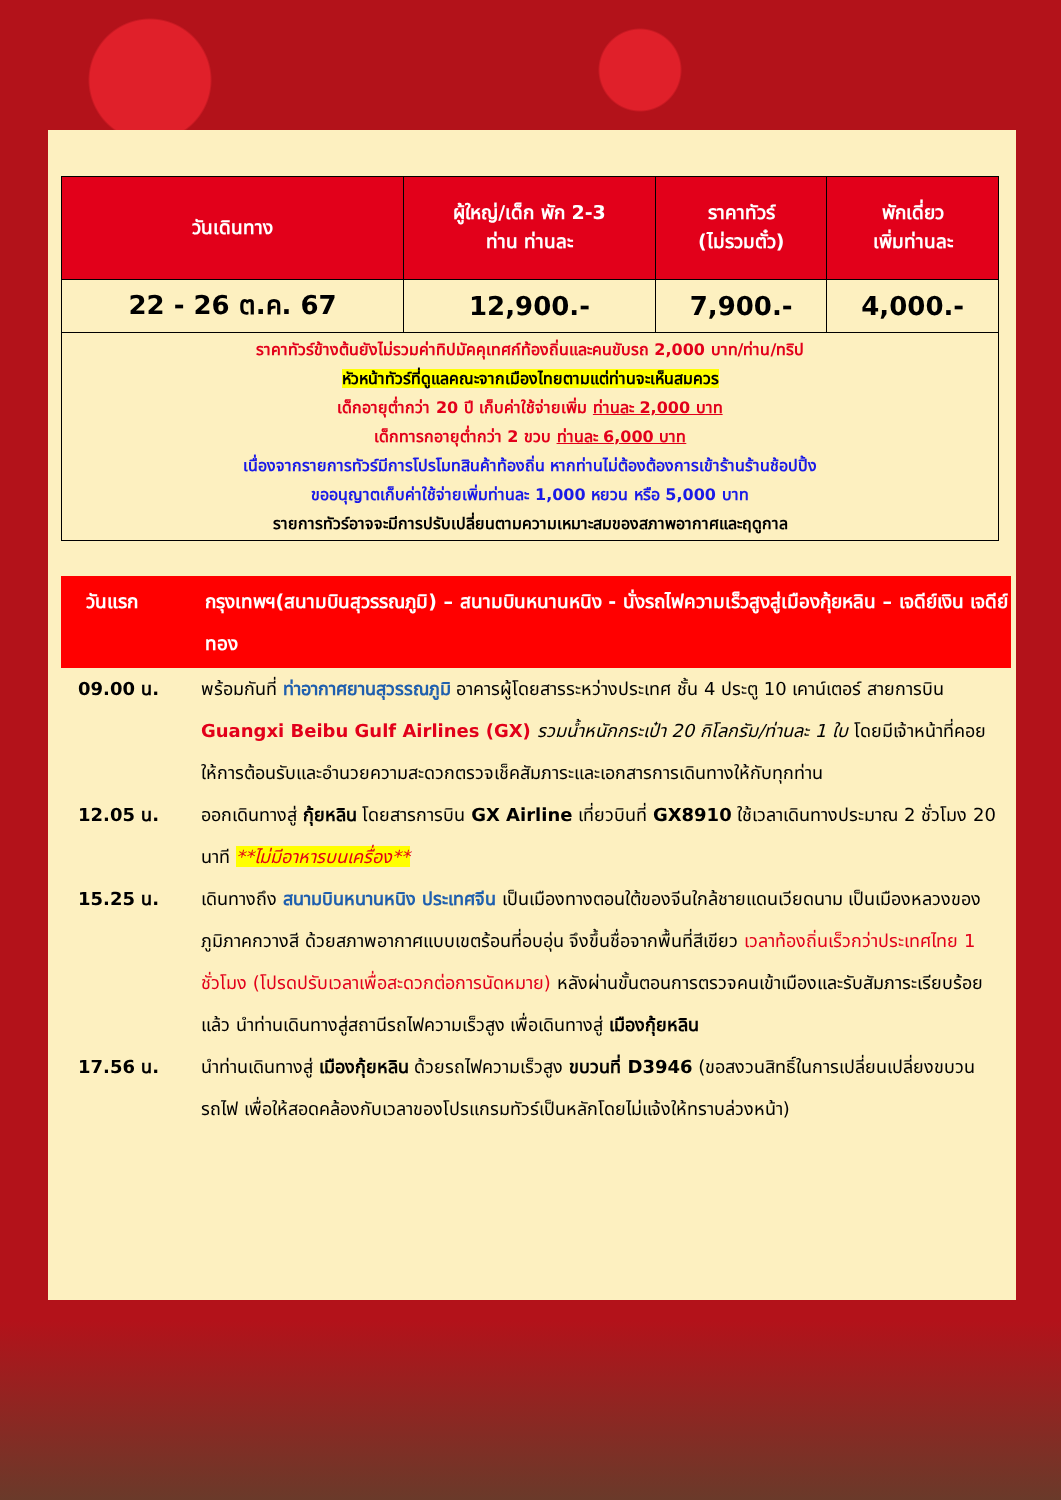| วันเดินทาง | ผู้ใหญ่/เด็ก พัก 2-3 ท่าน ท่านละ | ราคาทัวร์ (ไม่รวมตั๋ว) | พักเดี่ยว เพิ่มท่านละ |
| --- | --- | --- | --- |
| 22 - 26 ต.ค. 67 | 12,900.- | 7,900.- | 4,000.- |
| ราคาทัวร์ข้างต้นยังไม่รวมค่าทิปมัคคุเทศก์ท้องถิ่นและคนขับรถ 2,000 บาท/ท่าน/ทริป หัวหน้าทัวร์ที่ดูแลคณะจากเมืองไทยตามแต่ท่านจะเห็นสมควร เด็กอายุต่ำกว่า 20 ปี เก็บค่าใช้จ่ายเพิ่ม ท่านละ 2,000 บาท เด็กทารกอายุต่ำกว่า 2 ขวบ ท่านละ 6,000 บาท เนื่องจากรายการทัวร์มีการโปรโมทสินค้าท้องถิ่น หากท่านไม่ต้องต้องการเข้าร้านร้านช้อปปิ้ง ขออนุญาตเก็บค่าใช้จ่ายเพิ่มท่านละ 1,000 หยวน หรือ 5,000 บาท รายการทัวร์อาจจะมีการปรับเปลี่ยนตามความเหมาะสมของสภาพอากาศและฤดูกาล | | | |
วันแรก กรุงเทพฯ(สนามบินสุวรรณภูมิ) – สนามบินหนานหนิง - นั่งรถไฟความเร็วสูงสู่เมืองกุ้ยหลิน – เจดีย์เงิน เจดีย์ทอง
09.00 น. พร้อมกันที่ ท่าอากาศยานสุวรรณภูมิ อาคารผู้โดยสารระหว่างประเทศ ชั้น 4 ประตู 10 เคาน์เตอร์ สายการบิน Guangxi Beibu Gulf Airlines (GX) รวมน้ำหนักกระเป๋า 20 กิโลกรัม/ท่านละ 1 ใบ โดยมีเจ้าหน้าที่คอยให้การต้อนรับและอำนวยความสะดวกตรวจเช็คสัมภาระและเอกสารการเดินทางให้กับทุกท่าน
12.05 น. ออกเดินทางสู่ กุ้ยหลิน โดยสารการบิน GX Airline เที่ยวบินที่ GX8910 ใช้เวลาเดินทางประมาณ 2 ชั่วโมง 20 นาที **ไม่มีอาหารบนเครื่อง**
15.25 น. เดินทางถึง สนามบินหนานหนิง ประเทศจีน เป็นเมืองทางตอนใต้ของจีนใกล้ชายแดนเวียดนาม เป็นเมืองหลวงของภูมิภาคกวางสี ด้วยสภาพอากาศแบบเขตร้อนที่อบอุ่น จึงขึ้นชื่อจากพื้นที่สีเขียว เวลาท้องถิ่นเร็วกว่าประเทศไทย 1 ชั่วโมง (โปรดปรับเวลาเพื่อสะดวกต่อการนัดหมาย) หลังผ่านขั้นตอนการตรวจคนเข้าเมืองและรับสัมภาระเรียบร้อยแล้ว นำท่านเดินทางสู่สถานีรถไฟความเร็วสูง เพื่อเดินทางสู่ เมืองกุ้ยหลิน
17.56 น. นำท่านเดินทางสู่ เมืองกุ้ยหลิน ด้วยรถไฟความเร็วสูง ขบวนที่ D3946 (ขอสงวนสิทธิ์ในการเปลี่ยนเปลี่ยงขบวนรถไฟ เพื่อให้สอดคล้องกับเวลาของโปรแกรมทัวร์เป็นหลักโดยไม่แจ้งให้ทราบล่วงหน้า)